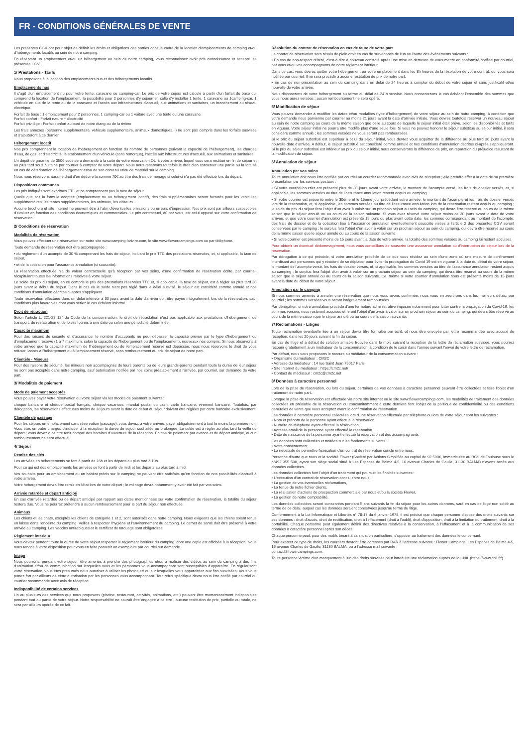FR - CONDITIONS GÉNÉRALES DE VENTE
Les présentes CGV ont pour objet de définir les droits et obligations des parties dans le cadre de la location d'emplacements de camping et/ou d'hébergements locatifs au sein de notre camping.
En réservant un emplacement et/ou un hébergement au sein de notre camping, vous reconnaissez avoir pris connaissance et accepté les présentes CGV.
1/ Prestations - Tarifs
Nous proposons à la location des emplacements nus et des hébergements locatifs.
Emplacements nus
Il s'agit d'un emplacement nu pour votre tente, caravane ou camping-car. Le prix de votre séjour est calculé à partir d'un forfait de base qui comprend la location de l'emplacement, la possibilité pour 2 personnes d'y séjourner, celle d'y installer 1 tente, 1 caravane ou 1camping-car, 1 véhicule en sus de la tente ou de la caravane et l'accès aux infrastructures d'accueil, aux animations et sanitaires, un branchement au réseau électrique.
Forfait de base : 1 emplacement pour 2 personnes, 1 camping-car ou 1 voiture avec une tente ou une caravane.
Forfait confort : Forfait nature + électricité
Forfait privilège : Forfait confort au bord de notre étang ou de la rivière
Les frais annexes (personne supplémentaire, véhicule supplémentaire, animaux domestiques...) ne sont pas compris dans les forfaits susvisés et s'ajouteront à ce dernier
Hébergement locatif
Nos prix comprennent la location de l'hébergement en fonction du nombre de personnes (suivant la capacité de l'hébergement), les charges d'eau, de gaz, et d'électricité, le stationnement d'un véhicule (sans remorque), l'accès aux infrastructures d'accueil, aux animations et sanitaires.
Un dépôt de garantie de 350€ vous sera demandé à la suite de votre réservation OU à votre arrivée, lequel vous sera restitué en fin de séjour et au plus tard sous huitaine par courrier à compter de votre départ. Nous nous réservons toutefois le droit d'en conserver une partie ou la totalité en cas de détérioration de l'hébergement et/ou de son contenu et/ou de matériel sur le camping.
Nous nous réservons aussi le droit d'en déduire la somme 70€ au titre des frais de ménage si celui-ci n'a pas été effectué lors du départ.
Dispositions communes
Les prix indiqués sont exprimés TTC et ne comprennent pas la taxe de séjour.
Quelle que soit la formule adoptée (emplacement nu ou hébergement locatif), des frais supplémentaires seront facturés pour les véhicules supplémentaires, les tentes supplémentaires, les animaux, les visiteurs...
Aucune brochure et site Internet ne peuvent être à l'abri d'éventuelles omissions ou erreurs d'impression. Nos prix sont par ailleurs susceptibles d'évoluer en fonction des conditions économiques et commerciales. Le prix contractuel, dû par vous, est celui apposé sur votre confirmation de réservation.
2/ Conditions de réservation
Modalités de réservation
Vous pouvez effectuer une réservation sur notre site www.camping-larivire.com, le site www.flowercampings.com ou par téléphone.
Toute demande de réservation doit être accompagnée :
• du règlement d'un acompte de 30 % comprenant les frais de séjour, incluant le prix TTC des prestations réservées, et, si applicable, la taxe de séjour,
• et de la cotisation pour l'assurance annulation (si souscrite).
La réservation effectuée n'a de valeur contractuelle qu'à réception par vos soins, d'une confirmation de réservation écrite, par courriel, récapitulant toutes les informations relatives à votre séjour.
Le solde du prix du séjour, en ce compris le prix des prestations réservées TTC et, si applicable, la taxe de séjour, est à régler au plus tard 30 jours avant le début du séjour. Dans le cas où le solde n'est pas réglé dans le délai susvisé, le séjour est considéré comme annulé et nos conditions d'annulation décrites ci-après s'appliquent.
Toute réservation effectuée dans un délai inférieur à 30 jours avant la date d'arrivée doit être payée intégralement lors de la réservation, sauf conditions plus favorables dont vous seriez le cas échéant informé.
Droit de rétraction
Selon l'article L. 221-28 12° du Code de la consommation, le droit de rétractation n'est pas applicable aux prestations d'hébergement, de transport, de restauration et de loisirs fournis à une date ou selon une périodicité déterminée.
Capacité maximum
Pour des raisons de sécurité et d'assurance, le nombre d'occupants ne peut dépasser la capacité prévue par le type d'hébergement ou d'emplacement réservé (1 à 7 maximum, selon la capacité de l'hébergement ou de l'emplacement), nouveaux nés compris. Si nous observons à votre arrivée que la capacité maximum de l'hébergement ou de l'emplacement réservé est dépassée, nous nous réservons le droit de vous refuser l'accès à l'hébergement ou à l'emplacement réservé, sans remboursement du prix de séjour de notre part.
Clientèle - Mineurs
Pour des raisons de sécurité, les mineurs non accompagnés de leurs parents ou de leurs grands-parents pendant toute la durée de leur séjour ne sont pas acceptés dans notre camping, sauf autorisation notifiée par nos soins préalablement à l'arrivée, par courriel, sur demande de votre part.
3/ Modalités de paiement
Mode de paiement acceptés
Vous pouvez payer votre réservation ou votre séjour via les modes de paiement suivants :
chèque bancaire et chèque postal français, chèque vacances, mandat postal ou cash, carte bancaire, virement bancaire. Toutefois, par dérogation, les réservations effectuées moins de 30 jours avant la date de début du séjour doivent être réglées par carte bancaire exclusivement.
Clientèle de passage
Pour les séjours en emplacement sans réservation (passage), vous devez, à votre arrivée, payer obligatoirement à tout le moins la première nuit. Vous êtes en outre chargés d'indiquer à la réception la durée de séjour souhaitée ou prolongée. Le solde est à régler au plus tard la veille du départ ; vous devez à ce titre tenir compte des horaires d'ouverture de la réception. En cas de paiement par avance et de départ anticipé, aucun remboursement ne sera effectué.
4/ Séjour
Remise des clés
Les arrivées en hébergements se font à partir de 16h et les départs au plus tard à 10h.
Pour ce qui est des emplacements les arrivées se font à partir de midi et les départs au plus tard à midi.
Vos souhaits pour un emplacement ou un habitat précis sur le camping ne peuvent être satisfaits qu'en fonction de nos possibilités d'accueil à votre arrivée.
Votre hébergement devra être remis en l'état lors de votre départ ; le ménage devra notamment y avoir été fait par vos soins.
Arrivée retardée et départ anticipé
En cas d'arrivée retardée ou de départ anticipé par rapport aux dates mentionnées sur votre confirmation de réservation, la totalité du séjour restera due. Vous ne pourrez prétendre à aucun remboursement pour la part du séjour non effectuée.
Animaux
Les chiens et les chats, exceptés les chiens de catégorie 1 et 2, sont autorisés dans notre camping. Nous exigeons que les chiens soient tenus en laisse dans l'enceinte du camping. Veillez à respecter l'hygiène et l'environnement du camping. Le carnet de santé doit être présenté à votre arrivée au camping. Les vaccins antirabiques et le certificat de tatouage sont obligatoires.
Règlement intérieur
Vous devrez pendant toute la durée de votre séjour respecter le règlement intérieur du camping, dont une copie est affichée à la réception. Nous nous tenons à votre disposition pour vous en faire parvenir un exemplaire par courriel sur demande.
Image
Nous pourrons, pendant votre séjour, être amenés à prendre des photographies et/ou à réaliser des vidéos au sein du camping à des fins d'animation et/ou de communication sur lesquelles vous et les personnes vous accompagnant sont susceptibles d'apparaître. En régularisant votre réservation, vous êtes présumés nous autoriser à utiliser les photos et/ ou sur lesquelles vous apparaitriez aux fins susvisées. Vous vous portez fort par ailleurs de cette autorisation par les personnes vous accompagnant. Tout refus spécifique devra nous être notifié par courriel ou courrier recommandé avec avis de réception.
Indisponibilité de certains services
Un ou plusieurs des services que nous proposons (piscine, restaurant, activités, animations, etc.) peuvent être momentanément indisponibles pendant tout ou partie de votre séjour. Notre responsabilité ne saurait être engagée à ce titre ; aucune restitution de prix, partielle ou totale, ne sera par ailleurs opérée de ce fait.
Résolution du contrat de réservation en cas de faute de votre part
Le contrat de réservation sera résolu de plein droit en cas de survenance de l'un ou l'autre des évènements suivants :
• En cas de non-respect réitéré, c'est-à-dire à nouveau constaté après une mise en demeure de vous mettre en conformité notifiée par courriel, par vous et/ou vos accompagnants de notre règlement intérieur.
Dans ce cas, vous devrez quitter votre hébergement ou votre emplacement dans les 8h heures de la résolution de votre contrat, qui vous sera notifiée par courriel. Il ne sera procédé à aucune restitution de prix de notre part,
• En cas de non-présentation au sein du camping dans un délai de 24 heures à compter du début de votre séjour et sans justificatif et/ou nouvelle de votre arrivée.
Nous disposerons de votre hébergement au terme du délai de 24 h susvisé. Nous conserverons le cas échéant l'ensemble des sommes que vous nous aurez versées ; aucun remboursement ne sera opéré.
5/ Modification de séjour
Vous pouvez demander à modifier les dates et/ou modalités (type d'hébergement) de votre séjour au sein de notre camping, à condition que votre demande nous parvienne par courriel au moins 21 jours avant la date d'arrivée initiale. Vous devrez toutefois réserver un nouveau séjour au sein de notre camping au cours de la même saison que celle au cours de laquelle le séjour initial était prévu, selon les disponibilités et tarifs en vigueur. Votre séjour initial ne pourra être modifié plus d'une seule fois. Si vous ne pouvez honorer le séjour substitué au séjour initial, il sera considéré comme annulé ; les sommes versées ne vous seront pas remboursées.
Si le prix du séjour substitué est supérieur à celui du séjour initial, vous devrez vous acquitter de la différence au plus tard 30 jours avant la nouvelle date d'arrivée. A défaut, le séjour substitué est considéré comme annulé et nos conditions d'annulation décrites ci-après s'appliqueront. Si le prix du séjour substitué est inférieur au prix du séjour initial, nous conserverons la différence de prix, en réparation du préjudice résultant de la modification de séjour.
6/ Annulation de séjour
Annulation par vos soins
Toute annulation doit nous être notifiée par courriel ou courrier recommandée avec avis de réception ; elle prendra effet à la date de sa première présentation par les services postaux :
• Si votre courriel/courrier est présenté plus de 30 jours avant votre arrivée, le montant de l'acompte versé, les frais de dossier versés, et, si applicable, les sommes versées au titre de l'assurance annulation restent acquis au camping.
• Si votre courrier est présenté entre le 30ème et le 15ème jour précédant votre arrivée, le montant de l'acompte et les frais de dossier versés lors de la réservation, et, si applicable, les sommes versées au titre de l'assurance annulation lors de la réservation restent acquis au camping ; le solde du prix du séjour fera l'objet d'un avoir à valoir sur un prochain séjour au sein du camping, qui devra être réservé au cours de la même saison que le séjour annulé ou au cours de la saison suivante. Si vous avez réservé votre séjour moins de 30 jours avant la date de votre arrivée, et que votre courrier d'annulation est présenté 15 jours ou plus avant cette date, les sommes correspondant au montant de l'acompte, des frais de dossier et de la cotisation liée à l'assurance annulation éventuellement souscrite visées à l'article 2 des présentes CGV seront conservées par le camping ; le surplus fera l'objet d'un avoir à valoir sur un prochain séjour au sein du camping, qui devra être réservé au cours de la même saison que le séjour annulé ou au cours de la saison suivante.
• Si votre courrier est présenté moins de 15 jours avant la date de votre arrivée, la totalité des sommes versées au camping lui restent acquises.
Pour obtenir un éventuel dédommagement, nous vous conseillons de souscrire une assurance annulation ou d'interruption de séjour lors de la réservation.
Par dérogation à ce qui précède, si votre annulation procède de ce que vous résidez au sein d'une zone où une mesure de confinement interdisant aux personnes qui y résident de se déplacer pour éviter la propagation du Covid 19 est en vigueur à la date du début de votre séjour, le montant de l'acompte versé, les frais de dossier versés, et, si applicable, les sommes versées au titre de l'assurance annulation restent acquis au camping ; le surplus fera l'objet d'un avoir à valoir sur un prochain séjour au sein du camping, qui devra être réservé au cours de la même saison que le séjour annulé ou au cours de la saison suivante. Ce, même si votre courrier d'annulation nous est présenté moins de 15 jours avant la date du début de votre séjour.
Annulation par le camping
Si nous sommes amenés à annuler une réservation que nous vous avons confirmée, nous vous en avertirons dans les meilleurs délais, par courriel ; les sommes versées vous seront intégralement remboursées .
Par dérogation, si notre annulation procède d'une fermeture administrative imposée notamment pour lutter contre la propagation du Covid-19, les sommes versées nous resteront acquises et feront l'objet d'un avoir à valoir sur un prochain séjour au sein du camping, qui devra être réservé au cours de la même saison que le séjour annulé ou au cours de la saison suivante.
7/ Réclamations - Litiges
Toute réclamation éventuelle liée à un séjour devra être formulée par écrit, et nous être envoyée par lettre recommandée avec accusé de réception, dans les 20 jours suivant la fin du séjour.
En cas de litige et à défaut de solution amiable trouvée dans le mois suivant la réception de la lettre de réclamation susvisée, vous pourrez recourir gratuitement à un médiateur de la consommation, à condition de le saisir dans l'année suivant l'envoi de votre lettre de réclamation.
Par défaut, nous vous proposons le recours au médiateur de la consommation suivant :
• Organisme du médiateur : CM2C
• Adresse du médiateur : 14 rue Saint Jean 75017 Paris
• Site Internet du médiateur : https://cm2c.net/
• Contact du médiateur : cm2c@cm2c.net
8/ Données à caractère personnel
Lors de la prise de réservation, ou lors du séjour, certaines de vos données à caractère personnel peuvent être collectées et faire l'objet d'un traitement de notre part.
Lorsque la prise de réservation est effectuée via notre site internet ou le site www.flowercampings.com, les modalités de traitement des données collectées en préalable de la réservation ou concomitamment à cette dernière font l'objet de la politique de confidentialité ou des conditions générales de vente que vous acceptez avant la confirmation de réservation.
Les données à caractère personnel collectées lors d'une réservation effectuée par téléphone ou lors de votre séjour sont les suivantes :
• Nom et prénom de la personne ayant effectué la réservation,
• Numéro de téléphone ayant effectué la réservation,
• Adresse email de la personne ayant effectué la réservation
• Date de naissance de la personne ayant effectué la réservation et des accompagnants
Ces données sont collectées et traitées sur les fondements suivants :
• Votre consentement,
• La nécessité de permettre l'exécution d'un contrat de réservation conclu entre nous.
Personne d'autre que nous et la société Flower (Société par Actions Simplifiée au capital de 92 500€, Immatriculée au RCS de Toulouse sous le n°492 355 508, ayant son siège social situé à Les Espaces de Balma 4-5, 16 avenue Charles de Gaulle, 31130 BALMA) n'avons accès aux données collectées.
Les données collectées font l'objet d'un traitement qui poursuit les finalités suivantes :
• L'exécution d'un contrat de réservation conclu entre nous ;
• La gestion de vos éventuelles réclamations,
• La tenue de notre fichier clients,
• La réalisation d'actions de prospection commerciale par nous et/ou la société Flower,
• La gestion de notre comptabilité.
Les données collectées seront conservées pendant 5 ans suivants la fin du séjour pour les autres données, sauf en cas de litige non soldé au terme de ce délai, auquel cas les données seraient conservées jusqu'au terme du litige.
Conformément à la Loi Informatique et Libertés n° 78-17 du 6 janvier 1978, il est précisé que chaque personne dispose des droits suivants sur ses données : droit d'accès, droit de rectification, droit à l'effacement (droit à l'oubli), droit d'opposition, droit à la limitation du traitement, droit à la portabilité. Chaque personne peut également définir des directives relatives à la conservation, à l'effacement et à la communication de ses données à caractère personnel après son décès.
Chaque personne peut, pour des motifs tenant à sa situation particulière, s'opposer au traitement des données le concernant.
Pour exercer ce type de droits, les courriers devront être adressés par RAR à l'adresse suivante : Flower Campings, Les Espaces de Balma 4-5, 16 avenue Charles de Gaulle, 31130 BALMA, ou à l'adresse mail suivante :
contact@flowercampings.com.
Toute personne victime d'un manquement à l'un des droits susvisés peut introduire une réclamation auprès de la CNIL (https://www.cnil.fr/).